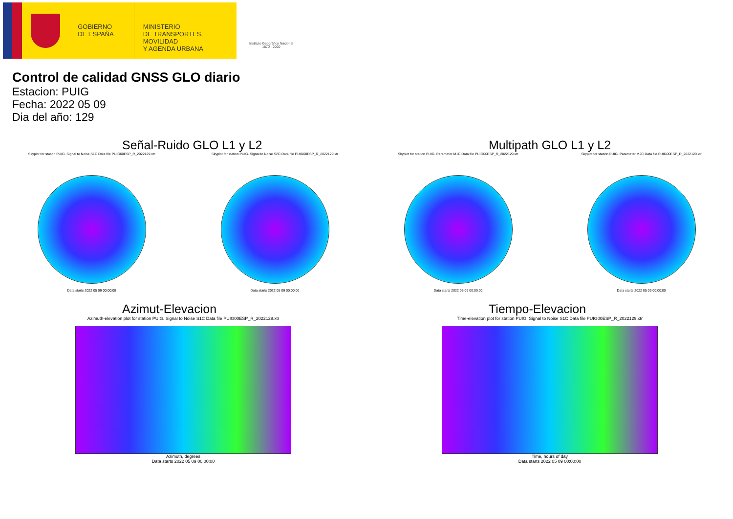GOBIERNO
DE ESPAÑA
MINISTERIO
DE TRANSPORTES, MOVILIDAD
Y AGENDA URBANA
Instituto Geográfico Nacional 1870 · 2020
Control de calidad GNSS GLO diario
Estacion: PUIG
Fecha: 2022 05 09
Dia del año: 129
Señal-Ruido GLO L1 y L2
Skyplot for station PUIG. Signal to Noise S1C Data file PUIG00ESP_R_2022129.xtr
Skyplot for station PUIG. Signal to Noise S2C Data file PUIG00ESP_R_2022129.xtr
Data starts 2022 05 09 00:00:00
Data starts 2022 05 09 00:00:00
Multipath GLO L1 y L2
Skyplot for station PUIG. Parameter M1C Data file PUIG00ESP_R_2022129.xtr
Skyplot for station PUIG. Parameter M2C Data file PUIG00ESP_R_2022129.xtr
Data starts 2022 05 09 00:00:00
Data starts 2022 05 09 00:00:00
Azimut-Elevacion
Azimuth-elevation plot for station PUIG. Signal to Noise S1C Data file PUIG00ESP_R_2022129.xtr
Azimuth, degrees
Data starts 2022 05 09 00:00:00
Tiempo-Elevacion
Time-elevation plot for station PUIG. Signal to Noise S1C Data file PUIG00ESP_R_2022129.xtr
Time, hours of day
Data starts 2022 05 09 00:00:00